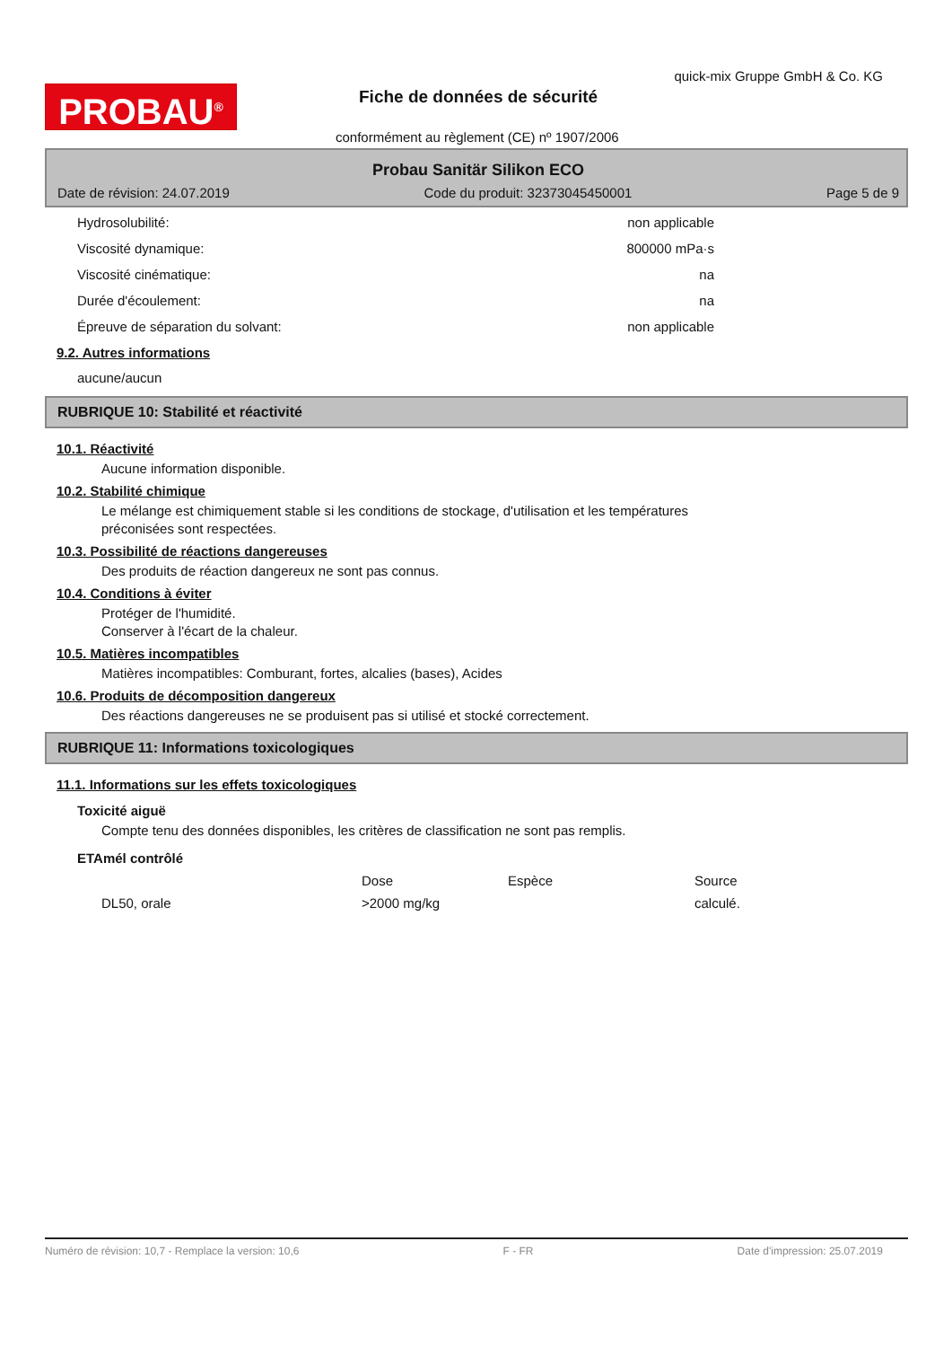PROBAU<sup>®</sup>
quick-mix Gruppe GmbH & Co. KG
Fiche de données de sécurité
conformément au règlement (CE) nº 1907/2006
Probau Sanitär Silikon ECO
Date de révision: 24.07.2019 Code du produit: 32373045450001 Page 5 de 9
Hydrosolubilité: non applicable
Viscosité dynamique: 800000 mPa·s
Viscosité cinématique: na
Durée d'écoulement: na
Épreuve de séparation du solvant: non applicable
9.2. Autres informations
aucune/aucun
RUBRIQUE 10: Stabilité et réactivité
10.1. Réactivité
Aucune information disponible.
10.2. Stabilité chimique
Le mélange est chimiquement stable si les conditions de stockage, d'utilisation et les températures
préconisées sont respectées.
10.3. Possibilité de réactions dangereuses
Des produits de réaction dangereux ne sont pas connus.
10.4. Conditions à éviter
Protéger de l'humidité.
Conserver à l'écart de la chaleur.
10.5. Matières incompatibles
Matières incompatibles: Comburant, fortes, alcalies (bases), Acides
10.6. Produits de décomposition dangereux
Des réactions dangereuses ne se produisent pas si utilisé et stocké correctement.
RUBRIQUE 11: Informations toxicologiques
11.1. Informations sur les effets toxicologiques
Toxicité aiguë
Compte tenu des données disponibles, les critères de classification ne sont pas remplis.
ETAmél contrôlé
| | Dose | Espèce | Source |
| --- | --- | --- | --- |
| DL50, orale | >2000 mg/kg | | calculé. |
Numéro de révision: 10,7 - Remplace la version: 10,6 F - FR Date d'impression: 25.07.2019